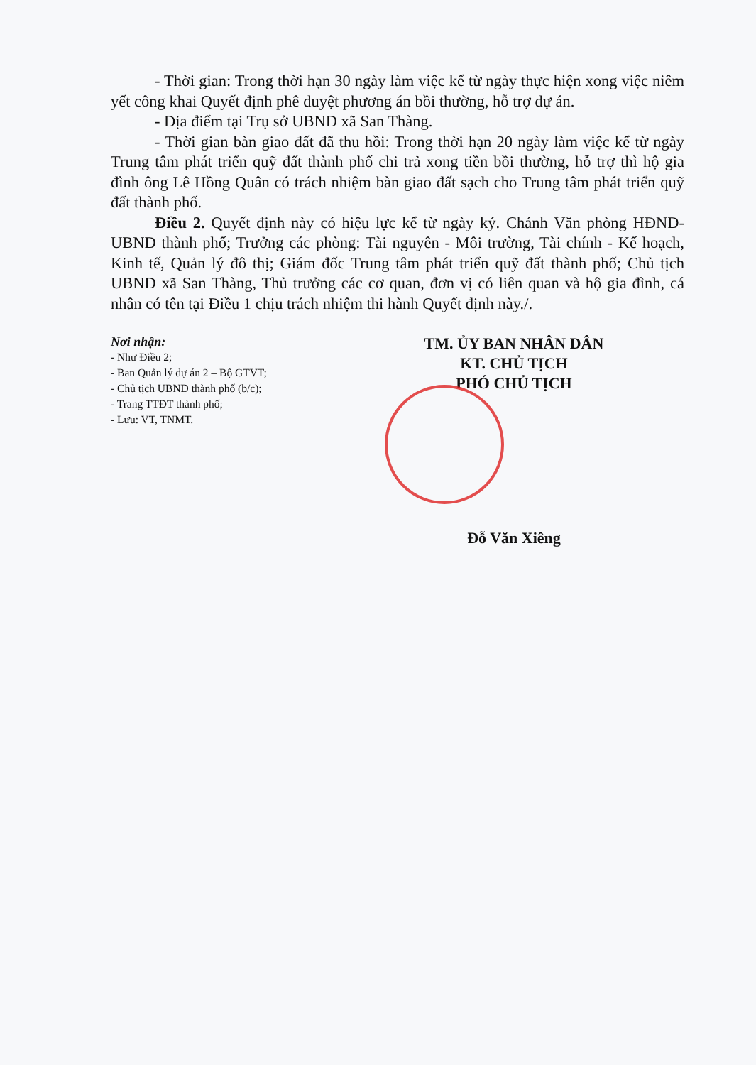- Thời gian: Trong thời hạn 30 ngày làm việc kể từ ngày thực hiện xong việc niêm yết công khai Quyết định phê duyệt phương án bồi thường, hỗ trợ dự án.
- Địa điểm tại Trụ sở UBND xã San Thàng.
- Thời gian bàn giao đất đã thu hồi: Trong thời hạn 20 ngày làm việc kể từ ngày Trung tâm phát triển quỹ đất thành phố chi trả xong tiền bồi thường, hỗ trợ thì hộ gia đình ông Lê Hồng Quân có trách nhiệm bàn giao đất sạch cho Trung tâm phát triển quỹ đất thành phố.
Điều 2. Quyết định này có hiệu lực kể từ ngày ký. Chánh Văn phòng HĐND-UBND thành phố; Trưởng các phòng: Tài nguyên - Môi trường, Tài chính - Kế hoạch, Kinh tế, Quản lý đô thị; Giám đốc Trung tâm phát triển quỹ đất thành phố; Chủ tịch UBND xã San Thàng, Thủ trưởng các cơ quan, đơn vị có liên quan và hộ gia đình, cá nhân có tên tại Điều 1 chịu trách nhiệm thi hành Quyết định này./.
Nơi nhận:
- Như Điều 2;
- Ban Quản lý dự án 2 – Bộ GTVT;
- Chủ tịch UBND thành phố (b/c);
- Trang TTĐT thành phố;
- Lưu: VT, TNMT.
TM. ỦY BAN NHÂN DÂN
KT. CHỦ TỊCH
PHÓ CHỦ TỊCH
Đỗ Văn Xiêng